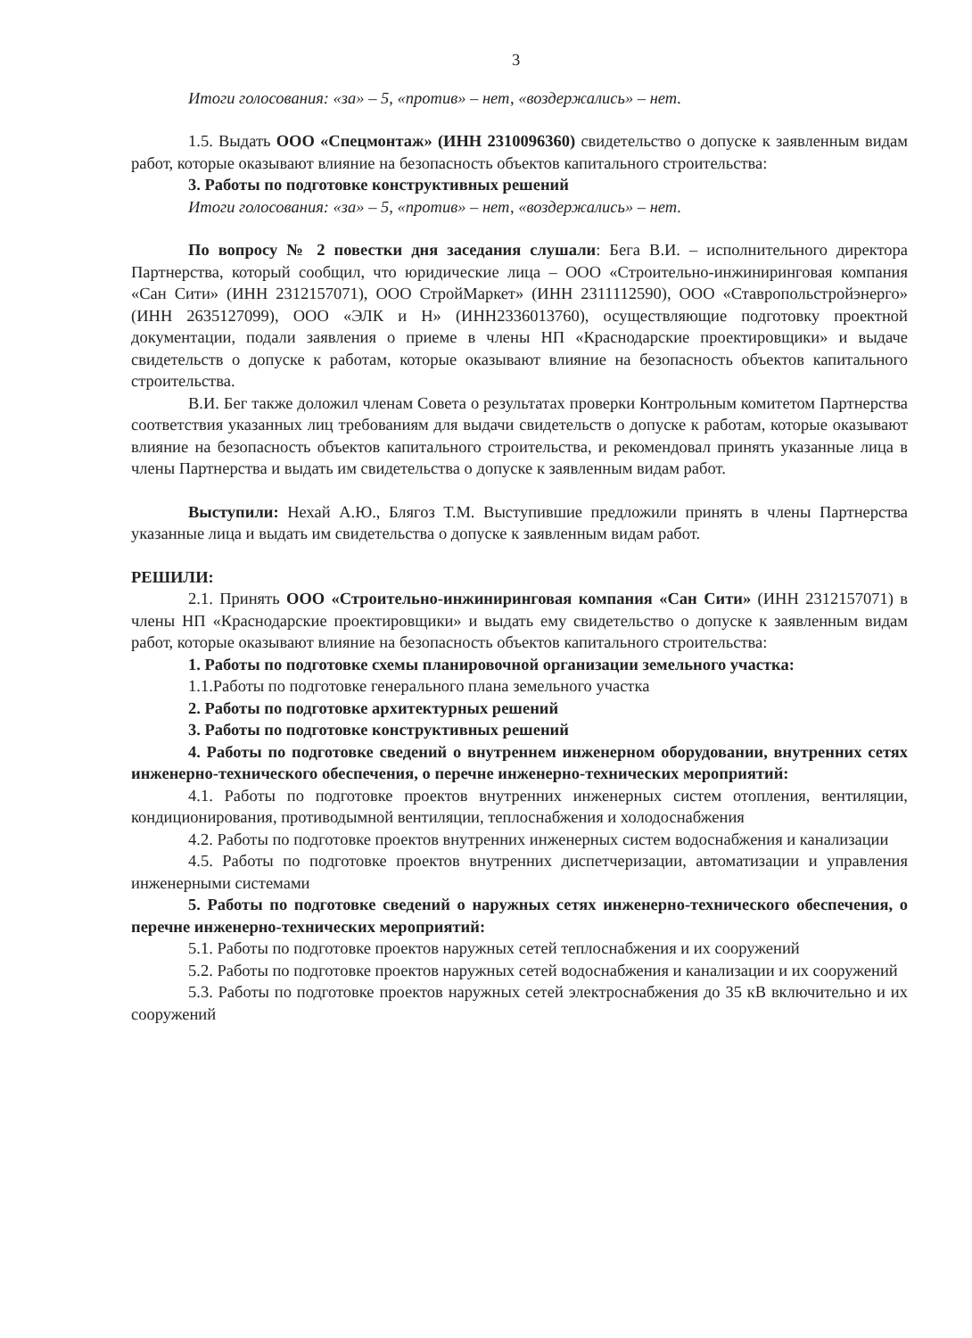3
Итоги голосования: «за» – 5, «против» – нет, «воздержались» – нет.
1.5. Выдать ООО «Спецмонтаж» (ИНН 2310096360) свидетельство о допуске к заявленным видам работ, которые оказывают влияние на безопасность объектов капитального строительства:
3. Работы по подготовке конструктивных решений
Итоги голосования: «за» – 5, «против» – нет, «воздержались» – нет.
По вопросу № 2 повестки дня заседания слушали: Бега В.И. – исполнительного директора Партнерства, который сообщил, что юридические лица – ООО «Строительно-инжиниринговая компания «Сан Сити» (ИНН 2312157071), ООО СтройМаркет» (ИНН 2311112590), ООО «Ставропольстройэнерго» (ИНН 2635127099), ООО «ЭЛК и Н» (ИНН2336013760), осуществляющие подготовку проектной документации, подали заявления о приеме в члены НП «Краснодарские проектировщики» и выдаче свидетельств о допуске к работам, которые оказывают влияние на безопасность объектов капитального строительства.
В.И. Бег также доложил членам Совета о результатах проверки Контрольным комитетом Партнерства соответствия указанных лиц требованиям для выдачи свидетельств о допуске к работам, которые оказывают влияние на безопасность объектов капитального строительства, и рекомендовал принять указанные лица в члены Партнерства и выдать им свидетельства о допуске к заявленным видам работ.
Выступили: Нехай А.Ю., Блягоз Т.М. Выступившие предложили принять в члены Партнерства указанные лица и выдать им свидетельства о допуске к заявленным видам работ.
РЕШИЛИ:
2.1. Принять ООО «Строительно-инжиниринговая компания «Сан Сити» (ИНН 2312157071) в члены НП «Краснодарские проектировщики» и выдать ему свидетельство о допуске к заявленным видам работ, которые оказывают влияние на безопасность объектов капитального строительства:
1. Работы по подготовке схемы планировочной организации земельного участка:
1.1.Работы по подготовке генерального плана земельного участка
2. Работы по подготовке архитектурных решений
3. Работы по подготовке конструктивных решений
4. Работы по подготовке сведений о внутреннем инженерном оборудовании, внутренних сетях инженерно-технического обеспечения, о перечне инженерно-технических мероприятий:
4.1. Работы по подготовке проектов внутренних инженерных систем отопления, вентиляции, кондиционирования, противодымной вентиляции, теплоснабжения и холодоснабжения
4.2. Работы по подготовке проектов внутренних инженерных систем водоснабжения и канализации
4.5. Работы по подготовке проектов внутренних диспетчеризации, автоматизации и управления инженерными системами
5. Работы по подготовке сведений о наружных сетях инженерно-технического обеспечения, о перечне инженерно-технических мероприятий:
5.1. Работы по подготовке проектов наружных сетей теплоснабжения и их сооружений
5.2. Работы по подготовке проектов наружных сетей водоснабжения и канализации и их сооружений
5.3. Работы по подготовке проектов наружных сетей электроснабжения до 35 кВ включительно и их сооружений